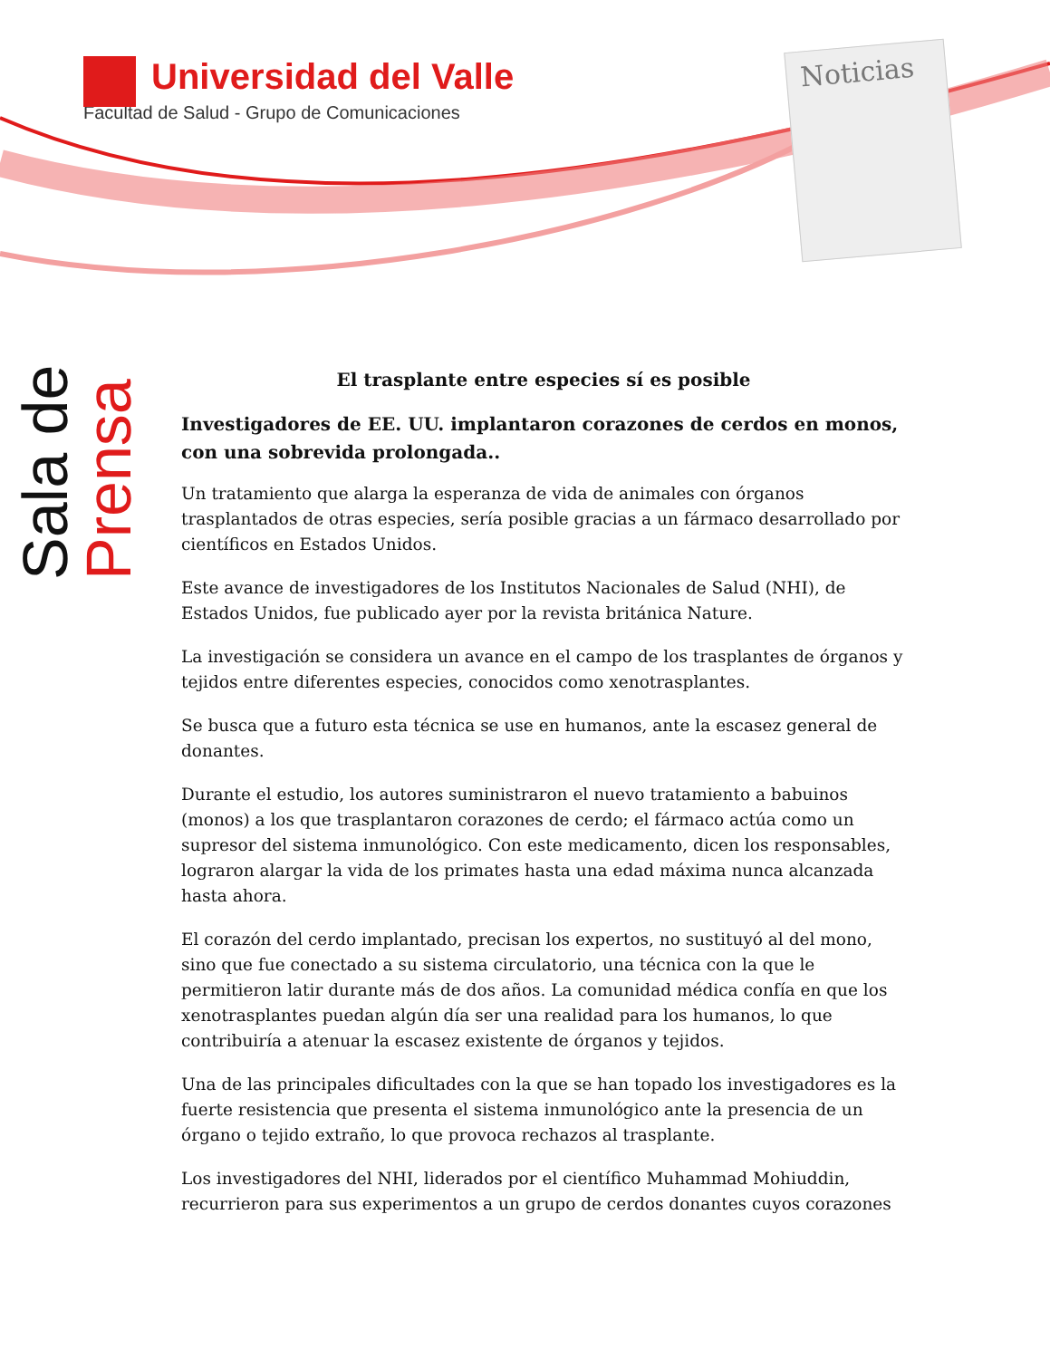Universidad del Valle
Facultad de Salud - Grupo de Comunicaciones
Noticias
Sala de Prensa
El trasplante entre especies sí es posible
Investigadores de EE. UU. implantaron corazones de cerdos en monos, con una sobrevida prolongada..
Un tratamiento que alarga la esperanza de vida de animales con órganos trasplantados de otras especies, sería posible gracias a un fármaco desarrollado por científicos en Estados Unidos.
Este avance de investigadores de los Institutos Nacionales de Salud (NHI), de Estados Unidos, fue publicado ayer por la revista británica Nature.
La investigación se considera un avance en el campo de los trasplantes de órganos y tejidos entre diferentes especies, conocidos como xenotrasplantes.
Se busca que a futuro esta técnica se use en humanos, ante la escasez general de donantes.
Durante el estudio, los autores suministraron el nuevo tratamiento a babuinos (monos) a los que trasplantaron corazones de cerdo; el fármaco actúa como un supresor del sistema inmunológico. Con este medicamento, dicen los responsables, lograron alargar la vida de los primates hasta una edad máxima nunca alcanzada hasta ahora.
El corazón del cerdo implantado, precisan los expertos, no sustituyó al del mono, sino que fue conectado a su sistema circulatorio, una técnica con la que le permitieron latir durante más de dos años. La comunidad médica confía en que los xenotrasplantes puedan algún día ser una realidad para los humanos, lo que contribuiría a atenuar la escasez existente de órganos y tejidos.
Una de las principales dificultades con la que se han topado los investigadores es la fuerte resistencia que presenta el sistema inmunológico ante la presencia de un órgano o tejido extraño, lo que provoca rechazos al trasplante.
Los investigadores del NHI, liderados por el científico Muhammad Mohiuddin, recurrieron para sus experimentos a un grupo de cerdos donantes cuyos corazones